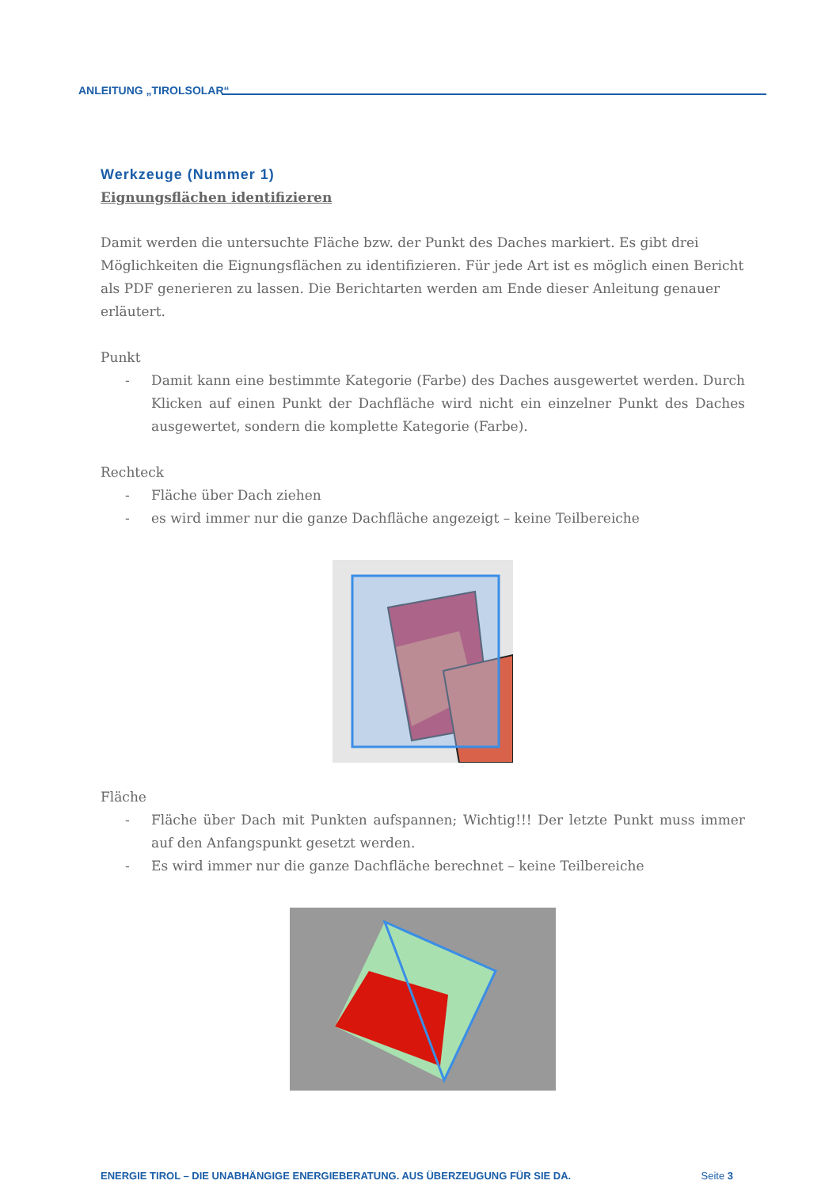ANLEITUNG „TIROLSOLAR“
Werkzeuge (Nummer 1)
Eignungsflächen identifizieren
Damit werden die untersuchte Fläche bzw. der Punkt des Daches markiert. Es gibt drei Möglichkeiten die Eignungsflächen zu identifizieren. Für jede Art ist es möglich einen Bericht als PDF generieren zu lassen. Die Berichtarten werden am Ende dieser Anleitung genauer erläutert.
Punkt
- Damit kann eine bestimmte Kategorie (Farbe) des Daches ausgewertet werden. Durch Klicken auf einen Punkt der Dachfläche wird nicht ein einzelner Punkt des Daches ausgewertet, sondern die komplette Kategorie (Farbe).
Rechteck
- Fläche über Dach ziehen
- es wird immer nur die ganze Dachfläche angezeigt – keine Teilbereiche
Fläche
- Fläche über Dach mit Punkten aufspannen; Wichtig!!! Der letzte Punkt muss immer auf den Anfangspunkt gesetzt werden.
- Es wird immer nur die ganze Dachfläche berechnet – keine Teilbereiche
ENERGIE TIROL – DIE UNABHÄNGIGE ENERGIEBERATUNG. AUS ÜBERZEUGUNG FÜR SIE DA. Seite 3